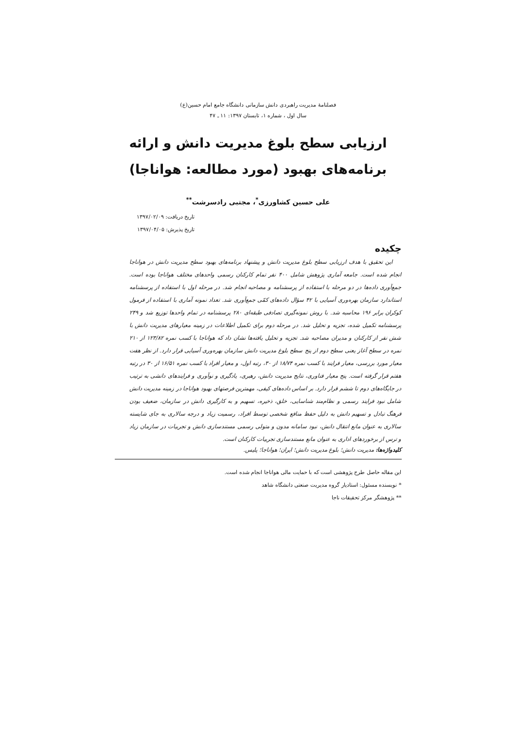فصلنامهٔ مدیریت راهبردی دانش سازمانی دانشگاه جامع امام حسین(ع)
سال اول ، شماره ۱، تابستان ۱۳۹۷: ۱۱ ـ ۴۷
ارزیابی سطح بلوغ مدیریت دانش و ارائه
برنامه‌های بهبود (مورد مطالعه: هواناجا)
علی حسین کشاورزی<sup>*</sup>، مجتبی رادسرشت<sup>**</sup>
تاریخ دریافت: ۱۳۹۷/۰۲/۰۹
تاریخ پذیرش: ۱۳۹۷/۰۴/۰۵
چکیده
این تحقیق با هدف ارزیابی سطح بلوغ مدیریت دانش و پیشنهاد برنامه‌های بهبود سطح مدیریت دانش در هواناجا انجام شده است. جامعه آماری پژوهش شامل ۴۰۰ نفر تمام کارکنان رسمی واحدهای مختلف هواناجا بوده است. جمع‌آوری داده‌ها در دو مرحله با استفاده از پرسشنامه و مصاحبه انجام شد. در مرحله اول با استفاده از پرسشنامه استاندارد سازمان بهره‌وری آسیایی با ۴۲ سؤال داده‌های کمّی جمع‌آوری شد. تعداد نمونه آماری با استفاده از فرمول کوکران برابر ۱۹۶ محاسبه شد. با روش نمونه‌گیری تصادفی طبقه‌ای ۲۸۰ پرسشنامه در تمام واحدها توزیع شد و ۲۴۹ پرسشنامه تکمیل شده، تجزیه و تحلیل شد. در مرحله دوم برای تکمیل اطلاعات در زمینه معیارهای مدیریت دانش با شش نفر از کارکنان و مدیران مصاحبه شد. تجزیه و تحلیل یافته‌ها نشان داد که هواناجا با کسب نمره ۱۲۳/۸۲ از ۲۱۰ نمره در سطح آغاز یعنی سطح دوم از پنج سطح بلوغ مدیریت دانش سازمان بهره‌وری آسیایی قرار دارد. از نظر هفت معیار مورد بررسی، معیار فرایند با کسب نمره ۱۸/۷۴ از ۳۰، رتبه اول، و معیار افراد با کسب نمره ۱۶/۵۱ از ۳۰ در رتبه هفتم قرار گرفته است. پنج معیار فناوری، نتایج مدیریت دانش، رهبری، یادگیری و نوآوری و فرایندهای دانشی به ترتیب در جایگاه‌های دوم تا ششم قرار دارد. بر اساس داده‌های کیفی، مهمترین فرصتهای بهبود هواناجا در زمینه مدیریت دانش شامل نبود فرایند رسمی و نظام‌مند شناسایی، خلق، ذخیره، تسهیم و به کارگیری دانش در سازمان، ضعیف بودن فرهنگ تبادل و تسهیم دانش به دلیل حفظ منافع شخصی توسط افراد، رسمیت زیاد و درجه سالاری به جای شایسته سالاری به عنوان مانع انتقال دانش، نبود سامانه مدون و متولی رسمی مستندسازی دانش و تجربیات در سازمان زیاد و ترس از برخوردهای اداری به عنوان مانع مستندسازی تجربیات کارکنان است.
کلیدواژه‌ها: مدیریت دانش؛ بلوغ مدیریت دانش؛ ایران؛ هواناجا؛ پلیس.
این مقاله حاصل طرح پژوهشی است که با حمایت مالی هواناجا انجام شده است.
* نویسنده مسئول: استادیار گروه مدیریت صنعتی دانشگاه شاهد
** پژوهشگر مرکز تحقیقات ناجا